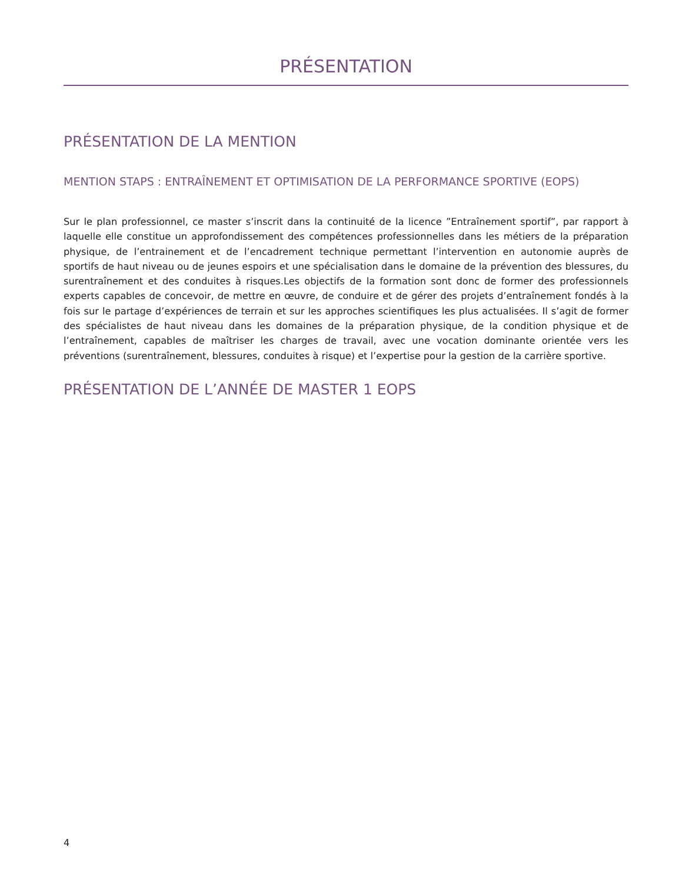PRÉSENTATION
PRÉSENTATION DE LA MENTION
MENTION STAPS : ENTRAÎNEMENT ET OPTIMISATION DE LA PERFORMANCE SPORTIVE (EOPS)
Sur le plan professionnel, ce master s’inscrit dans la continuité de la licence ”Entraînement sportif”, par rapport à laquelle elle constitue un approfondissement des compétences professionnelles dans les métiers de la préparation physique, de l’entrainement et de l’encadrement technique permettant l’intervention en autonomie auprès de sportifs de haut niveau ou de jeunes espoirs et une spécialisation dans le domaine de la prévention des blessures, du surentraînement et des conduites à risques.Les objectifs de la formation sont donc de former des professionnels experts capables de concevoir, de mettre en œuvre, de conduire et de gérer des projets d’entraînement fondés à la fois sur le partage d’expériences de terrain et sur les approches scientifiques les plus actualisées. Il s’agit de former des spécialistes de haut niveau dans les domaines de la préparation physique, de la condition physique et de l’entraînement, capables de maîtriser les charges de travail, avec une vocation dominante orientée vers les préventions (surentraînement, blessures, conduites à risque) et l’expertise pour la gestion de la carrière sportive.
PRÉSENTATION DE L’ANNÉE DE MASTER 1 EOPS
4